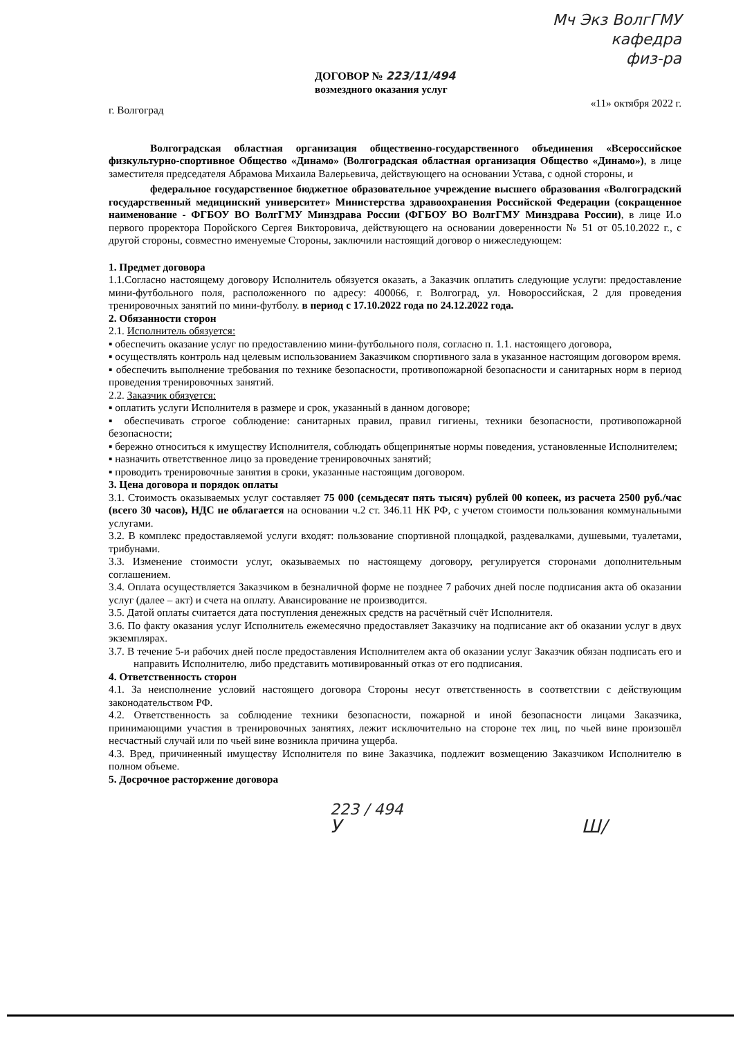Мч Экз ВолгГМУ
кафедра
физ-ра
ДОГОВОР № 223/11/494
возмездного оказания услуг
г. Волгоград «11» октября 2022 г.
Волгоградская областная организация общественно-государственного объединения «Всероссийское физкультурно-спортивное Общество «Динамо» (Волгоградская областная организация Общество «Динамо»), в лице заместителя председателя Абрамова Михаила Валерьевича, действующего на основании Устава, с одной стороны, и
федеральное государственное бюджетное образовательное учреждение высшего образования «Волгоградский государственный медицинский университет» Министерства здравоохранения Российской Федерации (сокращенное наименование - ФГБОУ ВО ВолгГМУ Минздрава России (ФГБОУ ВО ВолгГМУ Минздрава России), в лице И.о первого проректора Поройского Сергея Викторовича, действующего на основании доверенности № 51 от 05.10.2022 г., с другой стороны, совместно именуемые Стороны, заключили настоящий договор о нижеследующем:
1. Предмет договора
1.1.Согласно настоящему договору Исполнитель обязуется оказать, а Заказчик оплатить следующие услуги: предоставление мини-футбольного поля, расположенного по адресу: 400066, г. Волгоград, ул. Новороссийская, 2 для проведения тренировочных занятий по мини-футболу. в период с 17.10.2022 года по 24.12.2022 года.
2. Обязанности сторон
2.1. Исполнитель обязуется:
▪ обеспечить оказание услуг по предоставлению мини-футбольного поля, согласно п. 1.1. настоящего договора,
▪ осуществлять контроль над целевым использованием Заказчиком спортивного зала в указанное настоящим договором время.
▪ обеспечить выполнение требования по технике безопасности, противопожарной безопасности и санитарных норм в период проведения тренировочных занятий.
2.2. Заказчик обязуется:
▪ оплатить услуги Исполнителя в размере и срок, указанный в данном договоре;
▪ обеспечивать строгое соблюдение: санитарных правил, правил гигиены, техники безопасности, противопожарной безопасности;
▪ бережно относиться к имуществу Исполнителя, соблюдать общепринятые нормы поведения, установленные Исполнителем;
▪ назначить ответственное лицо за проведение тренировочных занятий;
▪ проводить тренировочные занятия в сроки, указанные настоящим договором.
3. Цена договора и порядок оплаты
3.1. Стоимость оказываемых услуг составляет 75 000 (семьдесят пять тысяч) рублей 00 копеек, из расчета 2500 руб./час (всего 30 часов), НДС не облагается на основании ч.2 ст. 346.11 НК РФ, с учетом стоимости пользования коммунальными услугами.
3.2. В комплекс предоставляемой услуги входят: пользование спортивной площадкой, раздевалками, душевыми, туалетами, трибунами.
3.3. Изменение стоимости услуг, оказываемых по настоящему договору, регулируется сторонами дополнительным соглашением.
3.4. Оплата осуществляется Заказчиком в безналичной форме не позднее 7 рабочих дней после подписания акта об оказании услуг (далее – акт) и счета на оплату. Авансирование не производится.
3.5. Датой оплаты считается дата поступления денежных средств на расчётный счёт Исполнителя.
3.6. По факту оказания услуг Исполнитель ежемесячно предоставляет Заказчику на подписание акт об оказании услуг в двух экземплярах.
3.7. В течение 5-и рабочих дней после предоставления Исполнителем акта об оказании услуг Заказчик обязан подписать его и направить Исполнителю, либо представить мотивированный отказ от его подписания.
4. Ответственность сторон
4.1. За неисполнение условий настоящего договора Стороны несут ответственность в соответствии с действующим законодательством РФ.
4.2. Ответственность за соблюдение техники безопасности, пожарной и иной безопасности лицами Заказчика, принимающими участия в тренировочных занятиях, лежит исключительно на стороне тех лиц, по чьей вине произошёл несчастный случай или по чьей вине возникла причина ущерба.
4.3. Вред, причиненный имуществу Исполнителя по вине Заказчика, подлежит возмещению Заказчиком Исполнителю в полном объеме.
5. Досрочное расторжение договора
223 / 494
У Ш/